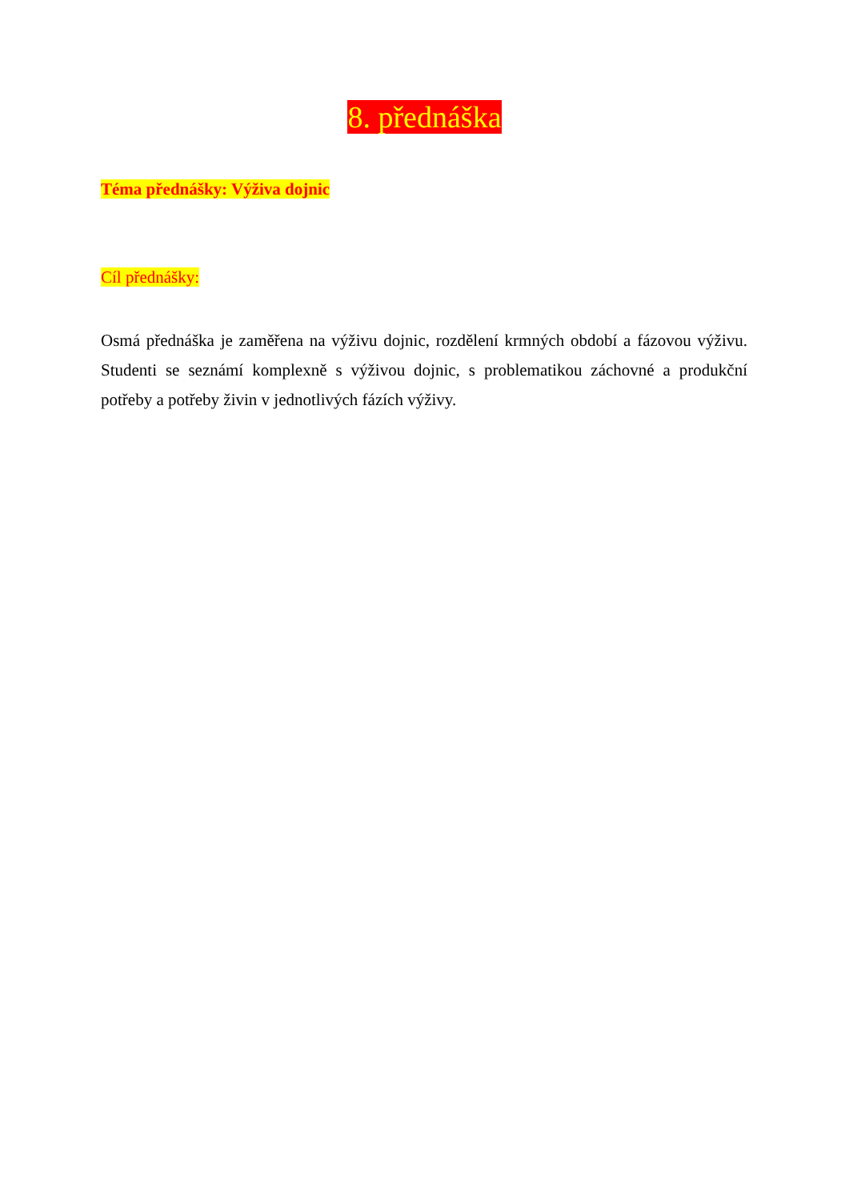8. přednáška
Téma přednášky: Výživa dojnic
Cíl přednášky:
Osmá přednáška je zaměřena na výživu dojnic, rozdělení krmných období a fázovou výživu. Studenti se seznámí komplexně s výživou dojnic, s problematikou záchovné a produkční potřeby a potřeby živin v jednotlivých fázích výživy.